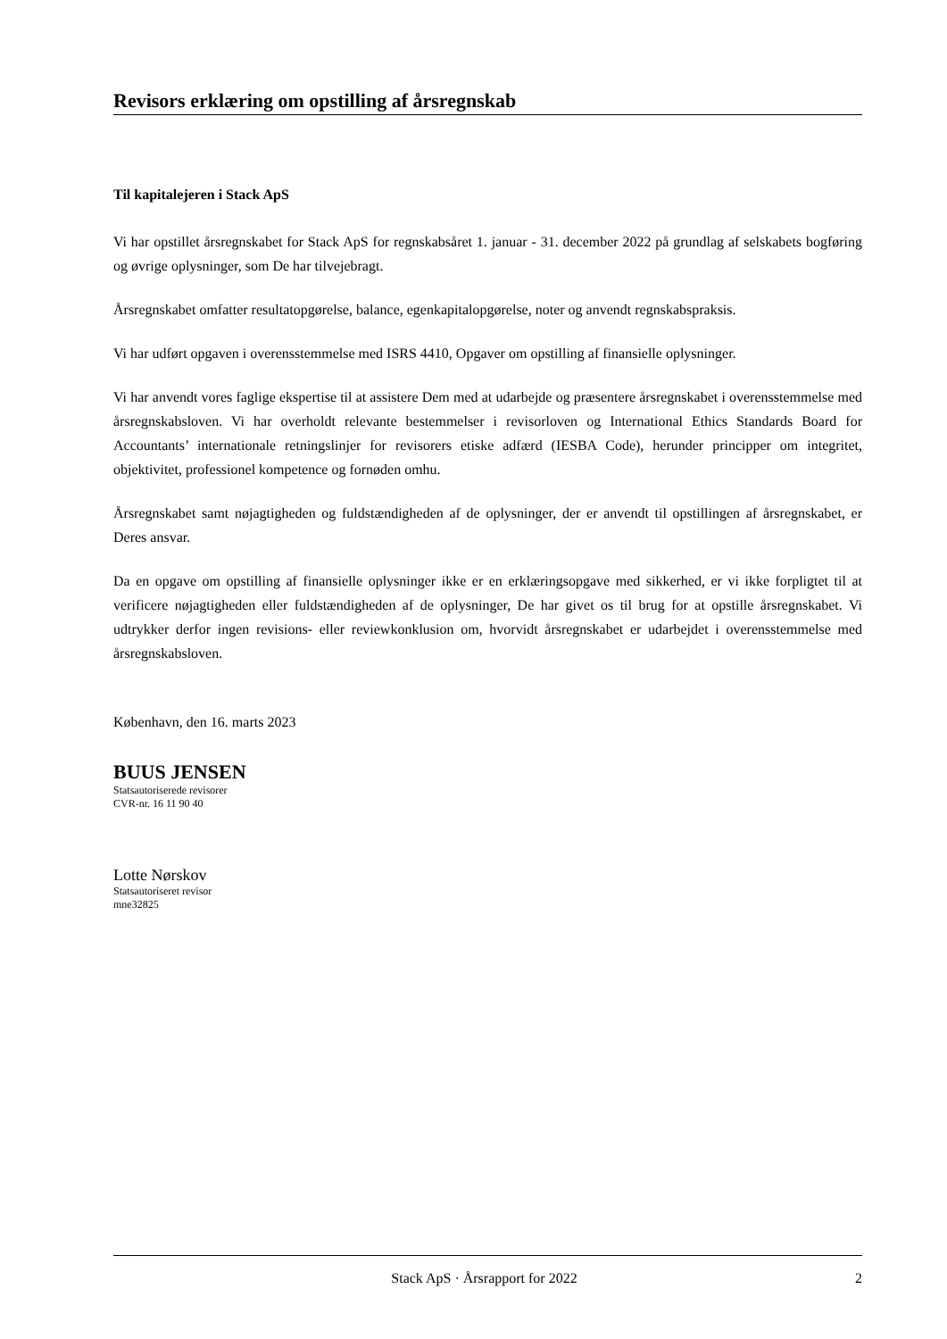Revisors erklæring om opstilling af årsregnskab
Til kapitalejeren i Stack ApS
Vi har opstillet årsregnskabet for Stack ApS for regnskabsåret 1. januar - 31. december 2022 på grundlag af selskabets bogføring og øvrige oplysninger, som De har tilvejebragt.
Årsregnskabet omfatter resultatopgørelse, balance, egenkapitalopgørelse, noter og anvendt regnskabs­praksis.
Vi har udført opgaven i overensstemmelse med ISRS 4410, Opgaver om opstilling af finansielle oplys­ninger.
Vi har anvendt vores faglige ekspertise til at assistere Dem med at udarbejde og præsentere årsregnskabet i overensstemmelse med årsregnskabsloven. Vi har overholdt relevante bestemmelser i revisorloven og International Ethics Standards Board for Accountants’ internationale retningslinjer for revisorers etiske adfærd (IESBA Code), herunder principper om integritet, objektivitet, professionel kompetence og fornø­den omhu.
Årsregnskabet samt nøjagtigheden og fuldstændigheden af de oplysninger, der er anvendt til opstillingen af årsregnskabet, er Deres ansvar.
Da en opgave om opstilling af finansielle oplysninger ikke er en erklæringsopgave med sikkerhed, er vi ikke forpligtet til at verificere nøjagtigheden eller fuldstændigheden af de oplysninger, De har givet os til brug for at opstille årsregnskabet. Vi udtrykker derfor ingen revisions- eller reviewkonklusion om, hvor­vidt årsregnskabet er udarbejdet i overensstemmelse med årsregnskabsloven.
København, den 16. marts 2023
BUUS JENSEN
Statsautoriserede revisorer
CVR-nr. 16 11 90 40
Lotte Nørskov
Statsautoriseret revisor
mne32825
Stack ApS · Årsrapport for 2022 2